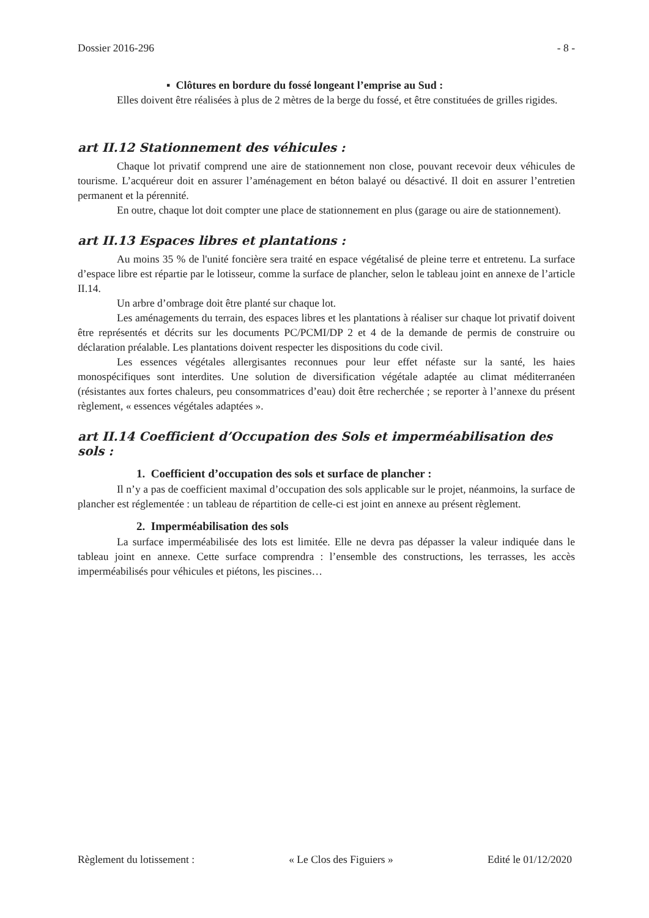Dossier 2016-296 - 8 -
▪ Clôtures en bordure du fossé longeant l’emprise au Sud :
Elles doivent être réalisées à plus de 2 mètres de la berge du fossé, et être constituées de grilles rigides.
art II.12 Stationnement des véhicules :
Chaque lot privatif comprend une aire de stationnement non close, pouvant recevoir deux véhicules de tourisme. L’acquéreur doit en assurer l’aménagement en béton balayé ou désactivé. Il doit en assurer l’entretien permanent et la pérennité.
En outre, chaque lot doit compter une place de stationnement en plus (garage ou aire de stationnement).
art II.13 Espaces libres et plantations :
Au moins 35 % de l'unité foncière sera traité en espace végétalisé de pleine terre et entretenu. La surface d’espace libre est répartie par le lotisseur, comme la surface de plancher, selon le tableau joint en annexe de l’article II.14.
Un arbre d’ombrage doit être planté sur chaque lot.
Les aménagements du terrain, des espaces libres et les plantations à réaliser sur chaque lot privatif doivent être représentés et décrits sur les documents PC/PCMI/DP 2 et 4 de la demande de permis de construire ou déclaration préalable. Les plantations doivent respecter les dispositions du code civil.
Les essences végétales allergisantes reconnues pour leur effet néfaste sur la santé, les haies monospécifiques sont interdites. Une solution de diversification végétale adaptée au climat méditerranéen (résistantes aux fortes chaleurs, peu consommatrices d’eau) doit être recherchée ; se reporter à l’annexe du présent règlement, « essences végétales adaptées ».
art II.14 Coefficient d’Occupation des Sols et imperméabilisation des sols :
1. Coefficient d’occupation des sols et surface de plancher :
Il n’y a pas de coefficient maximal d’occupation des sols applicable sur le projet, néanmoins, la surface de plancher est réglementée : un tableau de répartition de celle-ci est joint en annexe au présent règlement.
2. Imperméabilisation des sols
La surface imperméabilisée des lots est limitée. Elle ne devra pas dépasser la valeur indiquée dans le tableau joint en annexe. Cette surface comprendra : l’ensemble des constructions, les terrasses, les accès imperméabilisés pour véhicules et piétons, les piscines…
Règlement du lotissement : « Le Clos des Figuiers » Edité le 01/12/2020